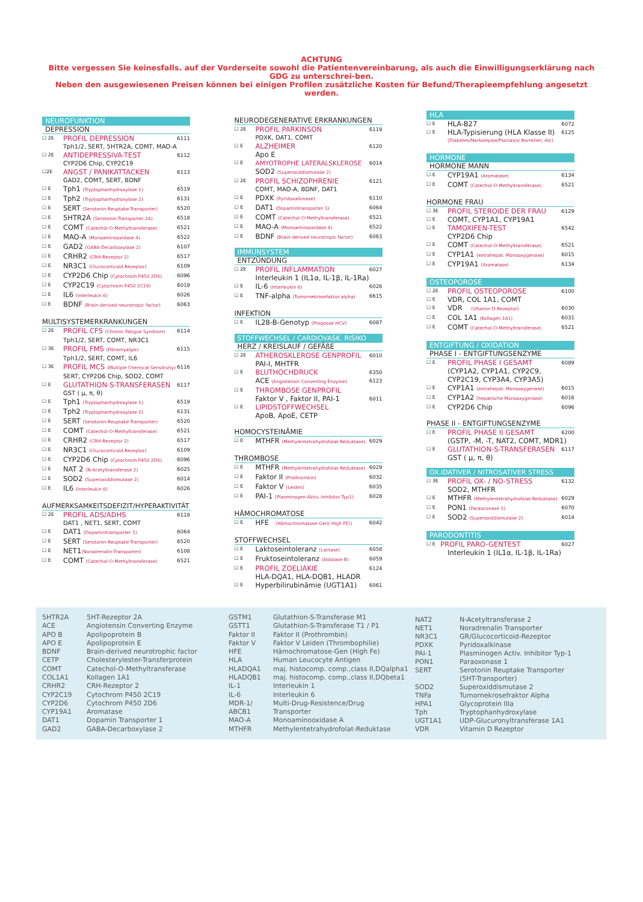ACHTUNG
Bitte vergessen Sie keinesfalls. auf der Vorderseite sowohl die Patientenvereinbarung, als auch die Einwilligungserklärung nach GDG zu unterschrei-ben.
Neben den ausgewiesenen Preisen können bei einigen Profilen zusätzliche Kosten für Befund/Therapieempfehlung angesetzt werden.
NEUROFUNKTION
DEPRESSION
☐ 2E PROFIL DEPRESSION 6111
Tph1/2, SERT, 5HTR2A, COMT, MAO-A
☐ 2E ANTIDEPRESSIVA-TEST 6112
CYP2D6 Chip, CYP2C19
☐2E ANGST / PANIKATTACKEN 6113
GAD2, COMT, SERT, BDNF
☐ E Tph1 (Tryptophanhydroxylase 1) 6519
☐ E Tph2 (Tryptophanhydroxylase 2) 6131
☐ E SERT (Serotonin-Reuptake-Transporter) 6520
☐ E 5HTR2A (Serotonin-Transporter 2A) 6518
☐ E COMT (Catechol-O-Methyltransferase) 6521
☐ E MAO-A (Monoaminooxidase A) 6522
☐ E GAD2 (GABA-Decarboxylase 2) 6107
☐ E CRHR2 (CRH-Rezeptor 2) 6517
☐ E NR3C1 (Glucocorticoid-Rezeptor) 6109
☐ E CYP2D6 Chip (Cytochrom P450 2D6) 6096
☐ E CYP2C19 (Cytochrom P450 2C19) 6019
☐ E IL6 (Interleukin 6) 6026
☐ E BDNF (Brain-derived neurotropic factor) 6063
MULTISYSTEMERKRANKUNGEN
☐ 2E PROFIL CFS (Chronic Fatigue Syndrom) 6114
Tph1/2, SERT, COMT, NR3C1
☐ 3E PROFIL FMS (Fibromyalgie) 6115
Tph1/2, SERT, COMT, IL6
☐ 3E PROFIL MCS (Multiple Chemical Sensitivity) 6116
SERT, CYP2D6 Chip, SOD2, COMT
☐ E GLUTATHION-S-TRANSFERASEN 6117
GST ( μ, π, θ)
☐ E Tph1 (Tryptophanhydroxylase 1) 6519
☐ E Tph2 (Tryptophanhydroxylase 2) 6131
☐ E SERT (Serotonin-Reuptake-Transporter) 6520
☐ E COMT (Catechol-O-Methyltransferase) 6521
☐ E CRHR2 (CRH-Rezeptor 2) 6517
☐ E NR3C1 (Glucocorticoid-Rezeptor) 6109
☐ E CYP2D6 Chip (Cytochrom P450 2D6) 6096
☐ E NAT 2 (N-Acetyltransferase 2) 6025
☐ E SOD2 (Superoxiddismutase 2) 6014
☐ E IL6 (Interleukin 6) 6026
AUFMERKSAMKEITSDEFIZIT/HYPERAKTIVITÄT
☐ 2E PROFIL ADS/ADHS 6118
DAT1 , NET1, SERT, COMT
☐ E DAT1 (Dopamintransporter 1) 6064
☐ E SERT (Serotonin-Reuptake-Transporter) 6520
☐ E NET1(Noradrenalin-Transporter) 6108
☐ E COMT (Catechol-O-Methyltransferase) 6521
NEURODEGENERATIVE ERKRANKUNGEN
☐ 2E PROFIL PARKINSON 6119
PDXK, DAT1, COMT
☐ E ALZHEIMER 6120
Apo E
☐ E AMYOTROPHE LATERALSKLEROSE 6014
SOD2 (Superoxiddismutase 2)
☐ 2E PROFIL SCHIZOPHRENIE 6121
COMT, MAO-A, BDNF, DAT1
☐ E PDXK (Pyridoxalkinase) 6110
☐ E DAT1 (Dopamintransporter 1) 6064
☐ E COMT (Catechol-O-Methyltransferase) 6521
☐ E MAO-A (Monoaminooxidase A) 6522
☐ E BDNF (Brain-derived neurotropic factor) 6063
IMMUNSYSTEM
ENTZÜNDUNG
☐ 2E PROFIL INFLAMMATION 6027
Interleukin 1 (IL1α, IL-1β, IL-1Ra)
☐ E IL-6 (Interleukin 6) 6026
☐ E TNF-alpha (Tumornekrosefaktor alpha) 6615
INFEKTION
☐ E IL28-B-Genotyp (Prognose HCV) 6087
STOFFWECHSEL / CARDIOVASK. RISIKO
HERZ / KREISLAUF / GEFÄßE
☐ 2E ATHEROSKLEROSE GENPROFIL 6010
PAI-I, MHTFR
☐ E BLUTHOCHDRUCK 6350
ACE (Angiotensin Converting Enzyme) 6123
☐ E THROMBOSE GENPROFIL
Faktor V , Faktor II, PAI-1 6011
☐ E LIPIDSTOFFWECHSEL
ApoB, ApoE, CETP
HOMOCYSTEINÄMIE
☐ E MTHFR (Methylentetrahydrofolat-Reduktase) 6029
THROMBOSE
☐ E MTHFR (Methylentetrahydrofolat-Reduktase) 6029
☐ E Faktor II (Prothrombin) 6032
☐ E Faktor V (Leiden) 6035
☐ E PAI-1 (Plasminogen-Aktiv.-Inhibitor Typ1) 6028
HÄMOCHROMATOSE
☐ E HFE (Hämochromatose-Gen( High FE)) 6042
STOFFWECHSEL
☐ E Laktoseintoleranz (Lactase) 6058
☐ E Fruktoseintoleranz (Aldolase B) 6059
☐ E PROFIL ZOELIAKIE 6124
HLA-DQA1, HLA-DQB1, HLADR
☐ E Hyperbilirubinämie (UGT1A1) 6061
HLA
☐ E HLA-B27 6072
☐ E HLA-Typisierung (HLA Klasse II) 6125
(Diabetes/Narkolepsie/Psoriasis/ Borrelien, etc)
HORMONE
HORMONE MANN
☐ E CYP19A1 (Aromatase) 6134
☐ E COMT (Catechol-O-Methyltransferase) 6521
HORMONE FRAU
☐ 3E PROFIL STEROIDE DER FRAU 6129
☐ E COMT, CYP1A1, CYP19A1
☐ E TAMOXIFEN-TEST 6542
CYP2D6 Chip
☐ E COMT (Catechol-O-Methyltransferase) 6521
☐ E CYP1A1 (extrahepat. Monooxygenase) 6015
☐ E CYP19A1 (Aromatase) 6134
OSTEOPOROSE
☐ 2E PROFIL OSTEOPOROSE 6100
☐ E VDR, COL 1A1, COMT
☐ E VDR (VItamin D-Rezeptor) 6030
☐ E COL 1A1 (Kollagen 1A1) 6031
☐ E COMT (Catechol-O-Methyltransferase) 6521
ENTGIFTUNG / OXIDATION
PHASE I - ENTGIFTUNGSENZYME
☐ E PROFIL PHASE I GESAMT 6089
(CYP1A2, CYP1A1, CYP2C9,
CYP2C19, CYP3A4, CYP3A5)
☐ E CYP1A1 (extrahepat. Monooxygenase) 6015
☐ E CYP1A2 (hepatische Monooxygenase) 6016
☐ E CYP2D6 Chip 6096
PHASE II - ENTGIFTUNGSENZYME
☐ E PROFIL PHASE II GESAMT 6200
(GSTP, -M, -T, NAT2, COMT, MDR1)
☐ E GLUTATHION-S-TRANSFERASEN 6117
GST ( μ, π, θ)
OX.IDATIVER / NITROSATIVER STRESS
☐ 3E PROFIL OX- / NO-STRESS 6132
SOD2, MTHFR
☐ E MTHFR (Methylentetrahydrofolat-Reduktase) 6029
☐ E PON1 (Paraoconase 1) 6070
☐ E SOD2 (Superoxiddismutase 2) 6014
PARODONTITIS
☐ E PROFIL PARO-GENTEST 6027
Interleukin 1 (IL1α, IL-1β, IL-1Ra)
| 5HTR2A | 5HT-Rezeptor 2A |
| ACE | Angiotensin Converting Enzyme |
| APO B | Apolipoprotein B |
| APO E | Apolipoprotein E |
| BDNF | Brain-derived neurotrophic factor |
| CETP | Cholesterylester-Transferprotein |
| COMT | Catechol-O-Methyltransferase |
| COL1A1 | Kollagen 1A1 |
| CRHR2 | CRH-Rezeptor 2 |
| CYP2C19 | Cytochrom P450 2C19 |
| CYP2D6 | Cytochrom P450 2D6 |
| CYP19A1 | Aromatase |
| DAT1 | Dopamin Transporter 1 |
| GAD2 | GABA-Decarboxylase 2 |
| GSTM1 | Glutathion-S-Transferase M1 |
| GSTT1 | Glutathion-S-Transferase T1 / P1 |
| Faktor II | Faktor II (Prothrombin) |
| Faktor V | Faktor V Leiden (Thrombophilie) |
| HFE | Hämochromatose-Gen (High Fe) |
| HLA | Human Leucocyte Antigen |
| HLADQA1 | maj. histocomp. comp.,class II,DQalpha1 |
| HLADQB1 | maj. histocomp. comp.,class II,DQbeta1 |
| IL-1 | Interleukin 1 |
| IL-6 | Interleukin 6 |
| MDR-1/ | Multi-Drug-Resistence/Drug |
| ABCB1 | Transporter |
| MAO-A | Monoaminooxidase A |
| MTHFR | Methylentetrahydrofolat-Reduktase |
| NAT2 | N-Acetyltransferase 2 |
| NET1 | Noradrenalin Transporter |
| NR3C1 | GR/Glucocorticoid-Rezeptor |
| PDXK | Pyridoxalkinase |
| PAI-1 | Plasminogen Activ. Inhibitor Typ-1 |
| PON1 | Paraoxonase 1 |
| SERT | Serotonin Reuptake Transporter (5HT-Transporter) |
| SOD2 | Superoxiddismutase 2 |
| TNFa | Tumornekrosefraktor Alpha |
| HPA1 | Glycoprotein IIIa |
| Tph | Tryptophanhydroxylase |
| UGT1A1 | UDP-Glucuronyltransferase 1A1 |
| VDR | Vitamin D Rezeptor |